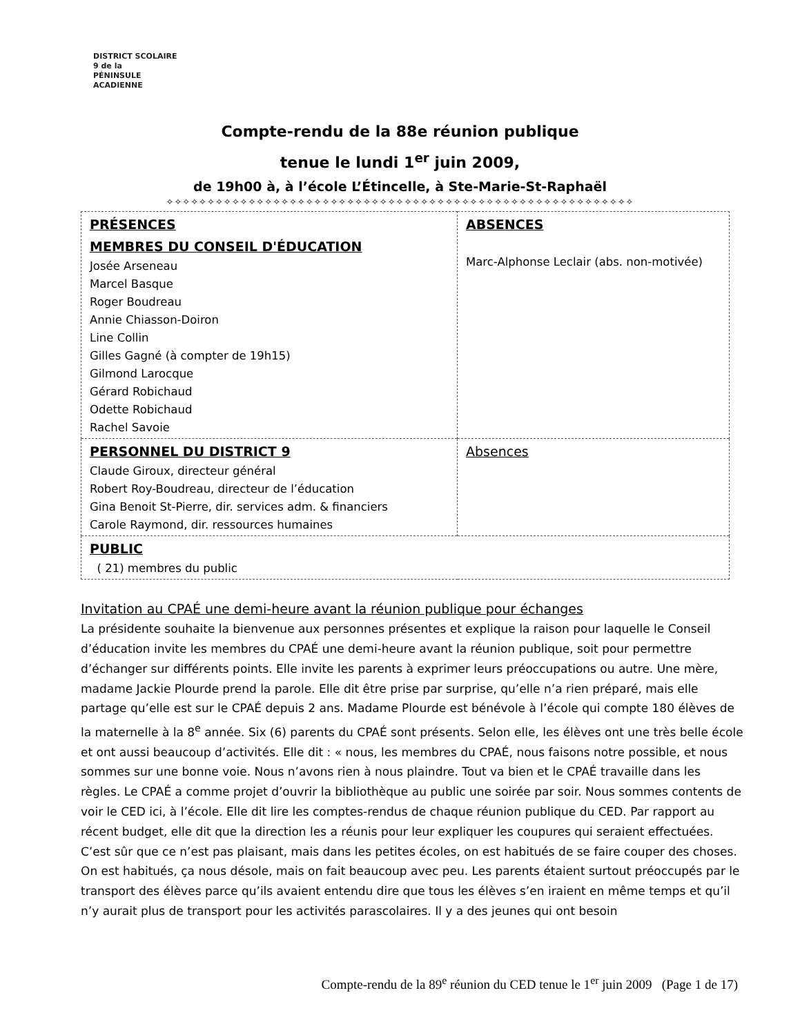DISTRICT SCOLAIRE 9 de la
PÉNINSULE ACADIENNE
Compte-rendu de la 88e réunion publique
tenue le lundi 1<sup>er</sup> juin 2009,
de 19h00 à, à l’école L’Étincelle, à Ste-Marie-St-Raphaël
✧✧✧✧✧✧✧✧✧✧✧✧✧✧✧✧✧✧✧✧✧✧✧✧✧✧✧✧✧✧✧✧✧✧✧✧✧✧✧✧✧✧✧✧✧✧✧✧✧✧✧✧✧✧✧✧✧
| PRÉSENCES MEMBRES DU CONSEIL D'ÉDUCATION Josée Arseneau Marcel Basque Roger Boudreau Annie Chiasson-Doiron Line Collin Gilles Gagné (à compter de 19h15) Gilmond Larocque Gérard Robichaud Odette Robichaud Rachel Savoie | ABSENCES Marc-Alphonse Leclair (abs. non-motivée) |
| PERSONNEL DU DISTRICT 9 Claude Giroux, directeur général Robert Roy-Boudreau, directeur de l’éducation Gina Benoit St-Pierre, dir. services adm. & financiers Carole Raymond, dir. ressources humaines | Absences |
| PUBLIC ( 21) membres du public | |
Invitation au CPAÉ une demi-heure avant la réunion publique pour échanges
La présidente souhaite la bienvenue aux personnes présentes et explique la raison pour laquelle le Conseil d’éducation invite les membres du CPAÉ une demi-heure avant la réunion publique, soit pour permettre d’échanger sur différents points. Elle invite les parents à exprimer leurs préoccupations ou autre. Une mère, madame Jackie Plourde prend la parole. Elle dit être prise par surprise, qu’elle n’a rien préparé, mais elle partage qu’elle est sur le CPAÉ depuis 2 ans. Madame Plourde est bénévole à l’école qui compte 180 élèves de la maternelle à la 8<sup>e</sup> année. Six (6) parents du CPAÉ sont présents. Selon elle, les élèves ont une très belle école et ont aussi beaucoup d’activités. Elle dit : « nous, les membres du CPAÉ, nous faisons notre possible, et nous sommes sur une bonne voie. Nous n’avons rien à nous plaindre. Tout va bien et le CPAÉ travaille dans les règles. Le CPAÉ a comme projet d’ouvrir la bibliothèque au public une soirée par soir. Nous sommes contents de voir le CED ici, à l’école. Elle dit lire les comptes-rendus de chaque réunion publique du CED. Par rapport au récent budget, elle dit que la direction les a réunis pour leur expliquer les coupures qui seraient effectuées. C’est sûr que ce n’est pas plaisant, mais dans les petites écoles, on est habitués de se faire couper des choses. On est habitués, ça nous désole, mais on fait beaucoup avec peu. Les parents étaient surtout préoccupés par le transport des élèves parce qu’ils avaient entendu dire que tous les élèves s’en iraient en même temps et qu’il n’y aurait plus de transport pour les activités parascolaires. Il y a des jeunes qui ont besoin
Compte-rendu de la 89<sup>e</sup> réunion du CED tenue le 1<sup>er</sup> juin 2009 (Page 1 de 17)